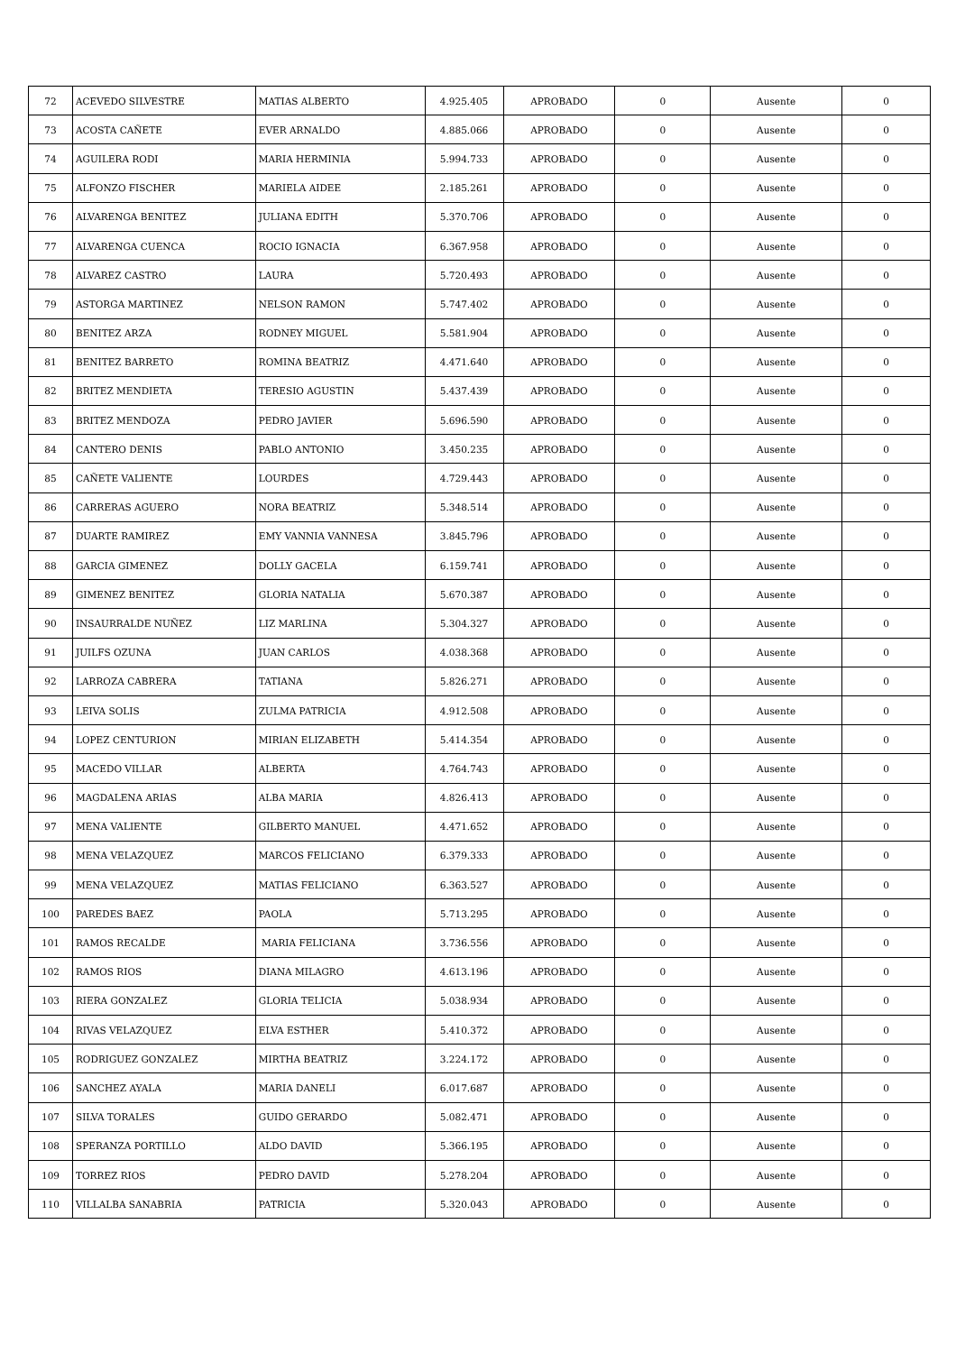| 72 | ACEVEDO SILVESTRE | MATIAS ALBERTO | 4.925.405 | APROBADO | 0 | Ausente | 0 |
| 73 | ACOSTA CAÑETE | EVER ARNALDO | 4.885.066 | APROBADO | 0 | Ausente | 0 |
| 74 | AGUILERA RODI | MARIA HERMINIA | 5.994.733 | APROBADO | 0 | Ausente | 0 |
| 75 | ALFONZO FISCHER | MARIELA AIDEE | 2.185.261 | APROBADO | 0 | Ausente | 0 |
| 76 | ALVARENGA BENITEZ | JULIANA EDITH | 5.370.706 | APROBADO | 0 | Ausente | 0 |
| 77 | ALVARENGA CUENCA | ROCIO IGNACIA | 6.367.958 | APROBADO | 0 | Ausente | 0 |
| 78 | ALVAREZ CASTRO | LAURA | 5.720.493 | APROBADO | 0 | Ausente | 0 |
| 79 | ASTORGA MARTINEZ | NELSON RAMON | 5.747.402 | APROBADO | 0 | Ausente | 0 |
| 80 | BENITEZ ARZA | RODNEY MIGUEL | 5.581.904 | APROBADO | 0 | Ausente | 0 |
| 81 | BENITEZ BARRETO | ROMINA BEATRIZ | 4.471.640 | APROBADO | 0 | Ausente | 0 |
| 82 | BRITEZ MENDIETA | TERESIO AGUSTIN | 5.437.439 | APROBADO | 0 | Ausente | 0 |
| 83 | BRITEZ MENDOZA | PEDRO JAVIER | 5.696.590 | APROBADO | 0 | Ausente | 0 |
| 84 | CANTERO DENIS | PABLO ANTONIO | 3.450.235 | APROBADO | 0 | Ausente | 0 |
| 85 | CAÑETE VALIENTE | LOURDES | 4.729.443 | APROBADO | 0 | Ausente | 0 |
| 86 | CARRERAS AGUERO | NORA BEATRIZ | 5.348.514 | APROBADO | 0 | Ausente | 0 |
| 87 | DUARTE RAMIREZ | EMY VANNIA VANNESA | 3.845.796 | APROBADO | 0 | Ausente | 0 |
| 88 | GARCIA GIMENEZ | DOLLY GACELA | 6.159.741 | APROBADO | 0 | Ausente | 0 |
| 89 | GIMENEZ BENITEZ | GLORIA NATALIA | 5.670.387 | APROBADO | 0 | Ausente | 0 |
| 90 | INSAURRALDE NUÑEZ | LIZ MARLINA | 5.304.327 | APROBADO | 0 | Ausente | 0 |
| 91 | JUILFS OZUNA | JUAN CARLOS | 4.038.368 | APROBADO | 0 | Ausente | 0 |
| 92 | LARROZA CABRERA | TATIANA | 5.826.271 | APROBADO | 0 | Ausente | 0 |
| 93 | LEIVA SOLIS | ZULMA PATRICIA | 4.912.508 | APROBADO | 0 | Ausente | 0 |
| 94 | LOPEZ CENTURION | MIRIAN ELIZABETH | 5.414.354 | APROBADO | 0 | Ausente | 0 |
| 95 | MACEDO VILLAR | ALBERTA | 4.764.743 | APROBADO | 0 | Ausente | 0 |
| 96 | MAGDALENA ARIAS | ALBA MARIA | 4.826.413 | APROBADO | 0 | Ausente | 0 |
| 97 | MENA VALIENTE | GILBERTO MANUEL | 4.471.652 | APROBADO | 0 | Ausente | 0 |
| 98 | MENA VELAZQUEZ | MARCOS FELICIANO | 6.379.333 | APROBADO | 0 | Ausente | 0 |
| 99 | MENA VELAZQUEZ | MATIAS FELICIANO | 6.363.527 | APROBADO | 0 | Ausente | 0 |
| 100 | PAREDES BAEZ | PAOLA | 5.713.295 | APROBADO | 0 | Ausente | 0 |
| 101 | RAMOS RECALDE | MARIA FELICIANA | 3.736.556 | APROBADO | 0 | Ausente | 0 |
| 102 | RAMOS RIOS | DIANA MILAGRO | 4.613.196 | APROBADO | 0 | Ausente | 0 |
| 103 | RIERA GONZALEZ | GLORIA TELICIA | 5.038.934 | APROBADO | 0 | Ausente | 0 |
| 104 | RIVAS VELAZQUEZ | ELVA ESTHER | 5.410.372 | APROBADO | 0 | Ausente | 0 |
| 105 | RODRIGUEZ GONZALEZ | MIRTHA BEATRIZ | 3.224.172 | APROBADO | 0 | Ausente | 0 |
| 106 | SANCHEZ AYALA | MARIA DANELI | 6.017.687 | APROBADO | 0 | Ausente | 0 |
| 107 | SILVA TORALES | GUIDO GERARDO | 5.082.471 | APROBADO | 0 | Ausente | 0 |
| 108 | SPERANZA PORTILLO | ALDO DAVID | 5.366.195 | APROBADO | 0 | Ausente | 0 |
| 109 | TORREZ RIOS | PEDRO DAVID | 5.278.204 | APROBADO | 0 | Ausente | 0 |
| 110 | VILLALBA SANABRIA | PATRICIA | 5.320.043 | APROBADO | 0 | Ausente | 0 |